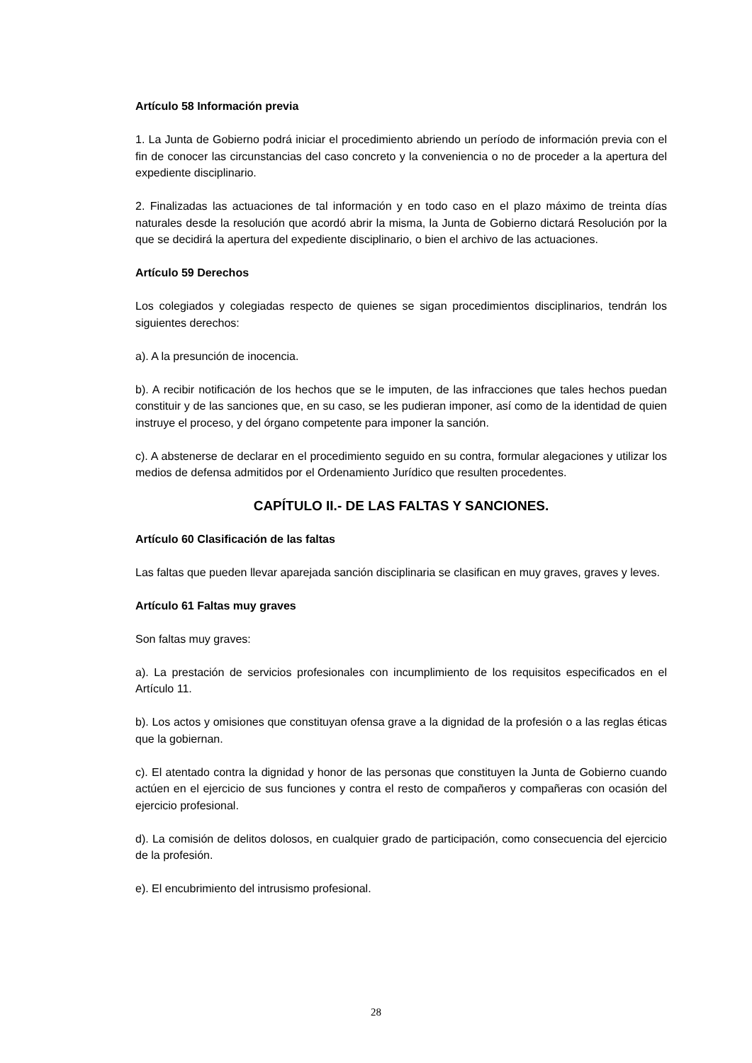Artículo 58 Información previa
1. La Junta de Gobierno podrá iniciar el procedimiento abriendo un período de información previa con el fin de conocer las circunstancias del caso concreto y la conveniencia o no de proceder a la apertura del expediente disciplinario.
2. Finalizadas las actuaciones de tal información y en todo caso en el plazo máximo de treinta días naturales desde la resolución que acordó abrir la misma, la Junta de Gobierno dictará Resolución por la que se decidirá la apertura del expediente disciplinario, o bien el archivo de las actuaciones.
Artículo 59 Derechos
Los colegiados y colegiadas respecto de quienes se sigan procedimientos disciplinarios, tendrán los siguientes derechos:
a). A la presunción de inocencia.
b). A recibir notificación de los hechos que se le imputen, de las infracciones que tales hechos puedan constituir y de las sanciones que, en su caso, se les pudieran imponer, así como de la identidad de quien instruye el proceso, y del órgano competente para imponer la sanción.
c). A abstenerse de declarar en el procedimiento seguido en su contra, formular alegaciones y utilizar los medios de defensa admitidos por el Ordenamiento Jurídico que resulten procedentes.
CAPÍTULO II.- DE LAS FALTAS Y SANCIONES.
Artículo 60 Clasificación de las faltas
Las faltas que pueden llevar aparejada sanción disciplinaria se clasifican en muy graves, graves y leves.
Artículo 61 Faltas muy graves
Son faltas muy graves:
a). La prestación de servicios profesionales con incumplimiento de los requisitos especificados en el Artículo 11.
b). Los actos y omisiones que constituyan ofensa grave a la dignidad de la profesión o a las reglas éticas que la gobiernan.
c). El atentado contra la dignidad y honor de las personas que constituyen la Junta de Gobierno cuando actúen en el ejercicio de sus funciones y contra el resto de compañeros y compañeras con ocasión del ejercicio profesional.
d). La comisión de delitos dolosos, en cualquier grado de participación, como consecuencia del ejercicio de la profesión.
e). El encubrimiento del intrusismo profesional.
28